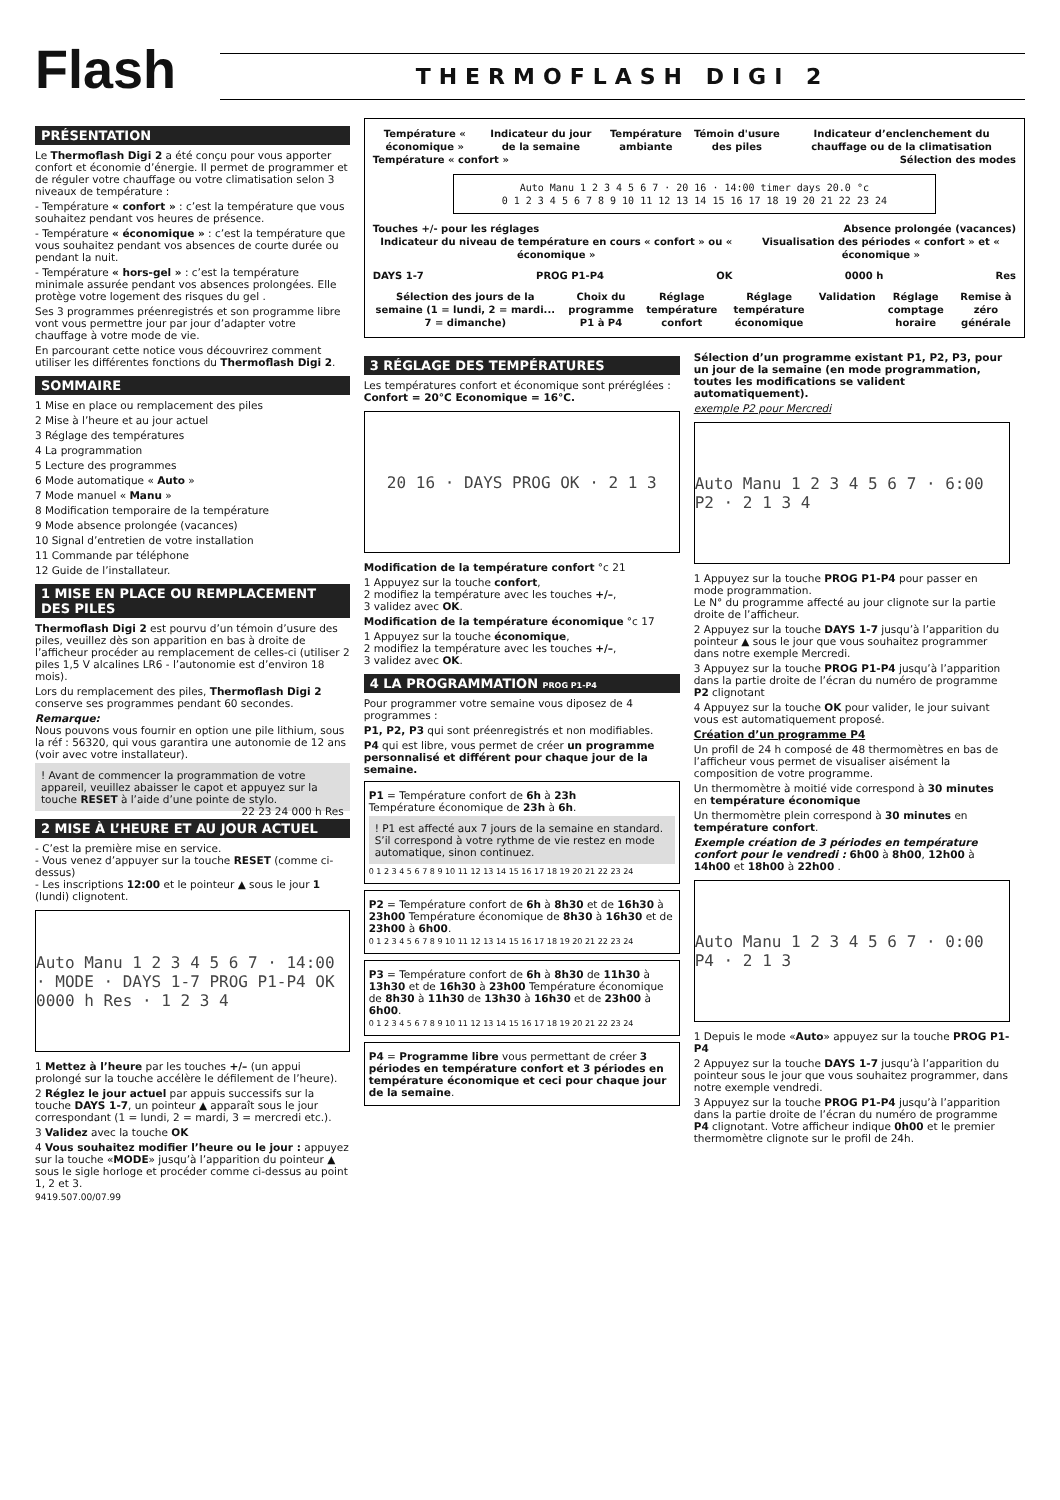Flash
THERMOFLASH DIGI 2
PRÉSENTATION
Le Thermoflash Digi 2 a été conçu pour vous apporter confort et économie d’énergie. Il permet de programmer et de réguler votre chauffage ou votre climatisation selon 3 niveaux de température :
- Température « confort » : c’est la température que vous souhaitez pendant vos heures de présence.
- Température « économique » : c’est la température que vous souhaitez pendant vos absences de courte durée ou pendant la nuit.
- Température « hors-gel » : c’est la température minimale assurée pendant vos absences prolongées. Elle protège votre logement des risques du gel .
Ses 3 programmes préenregistrés et son programme libre vont vous permettre jour par jour d’adapter votre chauffage à votre mode de vie.
En parcourant cette notice vous découvrirez comment utiliser les différentes fonctions du Thermoflash Digi 2.
SOMMAIRE
1 Mise en place ou remplacement des piles
2 Mise à l’heure et au jour actuel
3 Réglage des températures
4 La programmation
5 Lecture des programmes
6 Mode automatique « Auto »
7 Mode manuel « Manu »
8 Modification temporaire de la température
9 Mode absence prolongée (vacances)
10 Signal d’entretien de votre installation
11 Commande par téléphone
12 Guide de l’installateur.
1 MISE EN PLACE OU REMPLACEMENT DES PILES
Thermoflash Digi 2 est pourvu d’un témoin d’usure des piles, veuillez dès son apparition en bas à droite de l’afficheur procéder au remplacement de celles-ci (utiliser 2 piles 1,5 V alcalines LR6 - l’autonomie est d’environ 18 mois).
Lors du remplacement des piles, Thermoflash Digi 2 conserve ses programmes pendant 60 secondes.
Remarque:
Nous pouvons vous fournir en option une pile lithium, sous la réf : 56320, qui vous garantira une autonomie de 12 ans (voir avec votre installateur).
! Avant de commencer la programmation de votre appareil, veuillez abaisser le capot et appuyez sur la touche RESET à l’aide d’une pointe de stylo. 22 23 24 000 h Res
2 MISE À L’HEURE ET AU JOUR ACTUEL
- C’est la première mise en service.
- Vous venez d’appuyer sur la touche RESET (comme ci-dessus)
- Les inscriptions 12:00 et le pointeur ▲ sous le jour 1 (lundi) clignotent.
Auto Manu 1 2 3 4 5 6 7 · 14:00 · MODE · DAYS 1-7 PROG P1-P4 OK 0000 h Res · 1 2 3 4
1 Mettez à l’heure par les touches +/– (un appui prolongé sur la touche accélère le défilement de l’heure).
2 Réglez le jour actuel par appuis successifs sur la touche DAYS 1-7, un pointeur ▲ apparaît sous le jour correspondant (1 = lundi, 2 = mardi, 3 = mercredi etc.).
3 Validez avec la touche OK
4 Vous souhaitez modifier l’heure ou le jour : appuyez sur la touche «MODE» jusqu’à l’apparition du pointeur ▲ sous le sigle horloge et procéder comme ci-dessus au point 1, 2 et 3.
9419.507.00/07.99
Température « économique » Indicateur du jour de la semaine Température ambiante Témoin d'usure des piles Indicateur d’enclenchement du chauffage ou de la climatisation
Température « confort » Sélection des modes
Auto Manu 1 2 3 4 5 6 7 · 20 16 · 14:00 timer days 20.0 °c
0 1 2 3 4 5 6 7 8 9 10 11 12 13 14 15 16 17 18 19 20 21 22 23 24
Touches +/- pour les réglages Absence prolongée (vacances)
Indicateur du niveau de température en cours « confort » ou « économique » Visualisation des périodes « confort » et « économique »
DAYS 1-7 PROG P1-P4 OK 0000 h Res
Sélection des jours de la semaine (1 = lundi, 2 = mardi... 7 = dimanche) Choix du programme P1 à P4 Réglage température confort Réglage température économique Validation Réglage comptage horaire Remise à zéro générale
3 RÉGLAGE DES TEMPÉRATURES
Les températures confort et économique sont préréglées : Confort = 20°C Economique = 16°C.
20 16 · DAYS PROG OK · 2 1 3
Modification de la température confort °c 21
1 Appuyez sur la touche confort,
2 modifiez la température avec les touches +/–,
3 validez avec OK.
Modification de la température économique °c 17
1 Appuyez sur la touche économique,
2 modifiez la température avec les touches +/–,
3 validez avec OK.
4 LA PROGRAMMATION PROG P1-P4
Pour programmer votre semaine vous diposez de 4 programmes :
P1, P2, P3 qui sont préenregistrés et non modifiables.
P4 qui est libre, vous permet de créer un programme personnalisé et différent pour chaque jour de la semaine.
P1 = Température confort de 6h à 23h
Température économique de 23h à 6h.
! P1 est affecté aux 7 jours de la semaine en standard. S’il correspond à votre rythme de vie restez en mode automatique, sinon continuez.
0 1 2 3 4 5 6 7 8 9 10 11 12 13 14 15 16 17 18 19 20 21 22 23 24
P2 = Température confort de 6h à 8h30 et de 16h30 à 23h00 Température économique de 8h30 à 16h30 et de 23h00 à 6h00.
0 1 2 3 4 5 6 7 8 9 10 11 12 13 14 15 16 17 18 19 20 21 22 23 24
P3 = Température confort de 6h à 8h30 de 11h30 à 13h30 et de 16h30 à 23h00 Température économique de 8h30 à 11h30 de 13h30 à 16h30 et de 23h00 à 6h00.
0 1 2 3 4 5 6 7 8 9 10 11 12 13 14 15 16 17 18 19 20 21 22 23 24
P4 = Programme libre vous permettant de créer 3 périodes en température confort et 3 périodes en température économique et ceci pour chaque jour de la semaine.
Sélection d’un programme existant P1, P2, P3, pour un jour de la semaine (en mode programmation, toutes les modifications se valident automatiquement).
exemple P2 pour Mercredi
Auto Manu 1 2 3 4 5 6 7 · 6:00 P2 · 2 1 3 4
1 Appuyez sur la touche PROG P1-P4 pour passer en mode programmation.
Le N° du programme affecté au jour clignote sur la partie droite de l’afficheur.
2 Appuyez sur la touche DAYS 1-7 jusqu’à l’apparition du pointeur ▲ sous le jour que vous souhaitez programmer dans notre exemple Mercredi.
3 Appuyez sur la touche PROG P1-P4 jusqu’à l’apparition dans la partie droite de l’écran du numéro de programme P2 clignotant
4 Appuyez sur la touche OK pour valider, le jour suivant vous est automatiquement proposé.
Création d’un programme P4
Un profil de 24 h composé de 48 thermomètres en bas de l’afficheur vous permet de visualiser aisément la composition de votre programme.
Un thermomètre à moitié vide correspond à 30 minutes en température économique
Un thermomètre plein correspond à 30 minutes en température confort.
Exemple création de 3 périodes en température confort pour le vendredi : 6h00 à 8h00, 12h00 à 14h00 et 18h00 à 22h00 .
Auto Manu 1 2 3 4 5 6 7 · 0:00 P4 · 2 1 3
1 Depuis le mode «Auto» appuyez sur la touche PROG P1-P4
2 Appuyez sur la touche DAYS 1-7 jusqu’à l’apparition du pointeur sous le jour que vous souhaitez programmer, dans notre exemple vendredi.
3 Appuyez sur la touche PROG P1-P4 jusqu’à l’apparition dans la partie droite de l’écran du numéro de programme P4 clignotant. Votre afficheur indique 0h00 et le premier thermomètre clignote sur le profil de 24h.